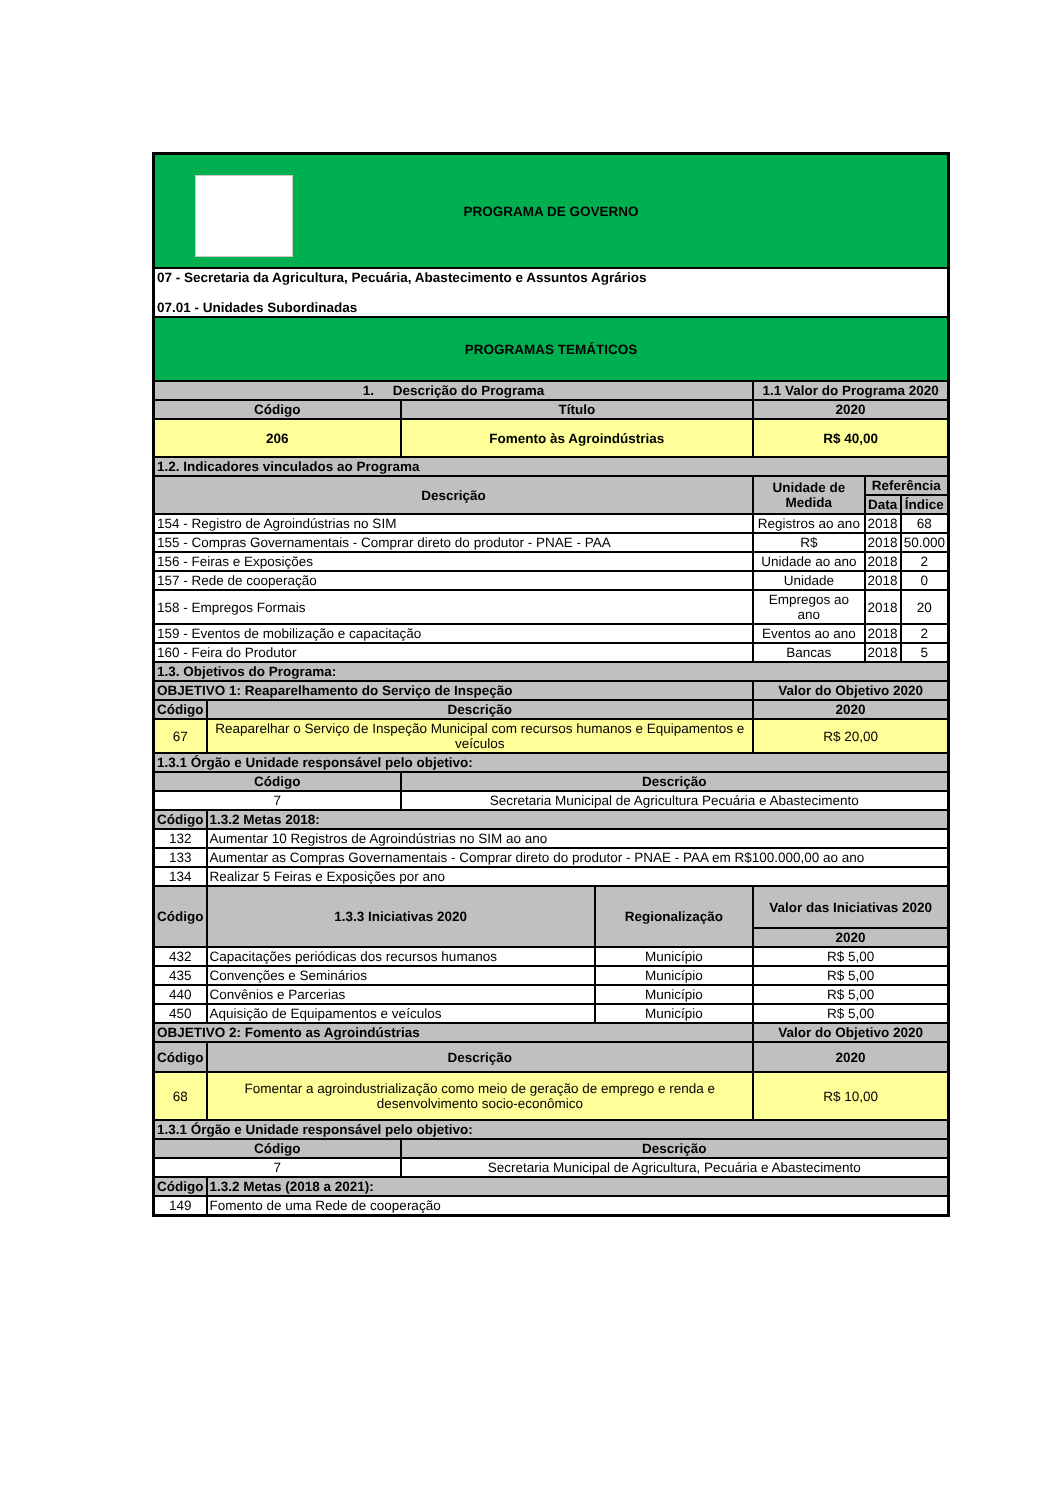| PROGRAMA DE GOVERNO | | | | | | |
| 07 - Secretaria da Agricultura, Pecuária, Abastecimento e Assuntos Agrários 07.01 - Unidades Subordinadas | | | | | | |
| PROGRAMAS TEMÁTICOS | | | | | | |
| 1. Descrição do Programa | | | | 1.1 Valor do Programa 2020 | | |
| Código | | Título | | 2020 | | |
| 206 | | Fomento às Agroindústrias | | R$ 40,00 | | |
| 1.2. Indicadores vinculados ao Programa | | | | | | |
| Descrição | | | | Unidade de Medida | Referência | |
| | | | | | Data | Índice |
| 154 - Registro de Agroindústrias no SIM | | | | Registros ao ano | 2018 | 68 |
| 155 - Compras Governamentais - Comprar direto do produtor - PNAE - PAA | | | | R$ | 2018 | 50.000 |
| 156 - Feiras e Exposições | | | | Unidade ao ano | 2018 | 2 |
| 157 - Rede de cooperação | | | | Unidade | 2018 | 0 |
| 158 - Empregos Formais | | | | Empregos ao ano | 2018 | 20 |
| 159 - Eventos de mobilização e capacitação | | | | Eventos ao ano | 2018 | 2 |
| 160 - Feira do Produtor | | | | Bancas | 2018 | 5 |
| 1.3. Objetivos do Programa: | | | | | | |
| OBJETIVO 1: Reaparelhamento do Serviço de Inspeção | | | | Valor do Objetivo 2020 | | |
| Código | Descrição | | | 2020 | | |
| 67 | Reaparelhar o Serviço de Inspeção Municipal com recursos humanos e Equipamentos e veículos | | | R$ 20,00 | | |
| 1.3.1 Órgão e Unidade responsável pelo objetivo: | | | | | | |
| Código | | Descrição | | | | |
| 7 | | Secretaria Municipal de Agricultura Pecuária e Abastecimento | | | | |
| Código | 1.3.2 Metas 2018: | | | | | |
| 132 | Aumentar 10 Registros de Agroindústrias no SIM ao ano | | | | | |
| 133 | Aumentar as Compras Governamentais - Comprar direto do produtor - PNAE - PAA em R$100.000,00 ao ano | | | | | |
| 134 | Realizar 5 Feiras e Exposições por ano | | | | | |
| Código | 1.3.3 Iniciativas 2020 | | Regionalização | Valor das Iniciativas 2020 | | |
| | | | | 2020 | | |
| 432 | Capacitações periódicas dos recursos humanos | | Município | R$ 5,00 | | |
| 435 | Convenções e Seminários | | Município | R$ 5,00 | | |
| 440 | Convênios e Parcerias | | Município | R$ 5,00 | | |
| 450 | Aquisição de Equipamentos e veículos | | Município | R$ 5,00 | | |
| OBJETIVO 2: Fomento as Agroindústrias | | | | Valor do Objetivo 2020 | | |
| Código | Descrição | | | 2020 | | |
| 68 | Fomentar a agroindustrialização como meio de geração de emprego e renda e desenvolvimento socio-econômico | | | R$ 10,00 | | |
| 1.3.1 Órgão e Unidade responsável pelo objetivo: | | | | | | |
| Código | | Descrição | | | | |
| 7 | | Secretaria Municipal de Agricultura, Pecuária e Abastecimento | | | | |
| Código | 1.3.2 Metas (2018 a 2021): | | | | | |
| 149 | Fomento de uma Rede de cooperação | | | | | |